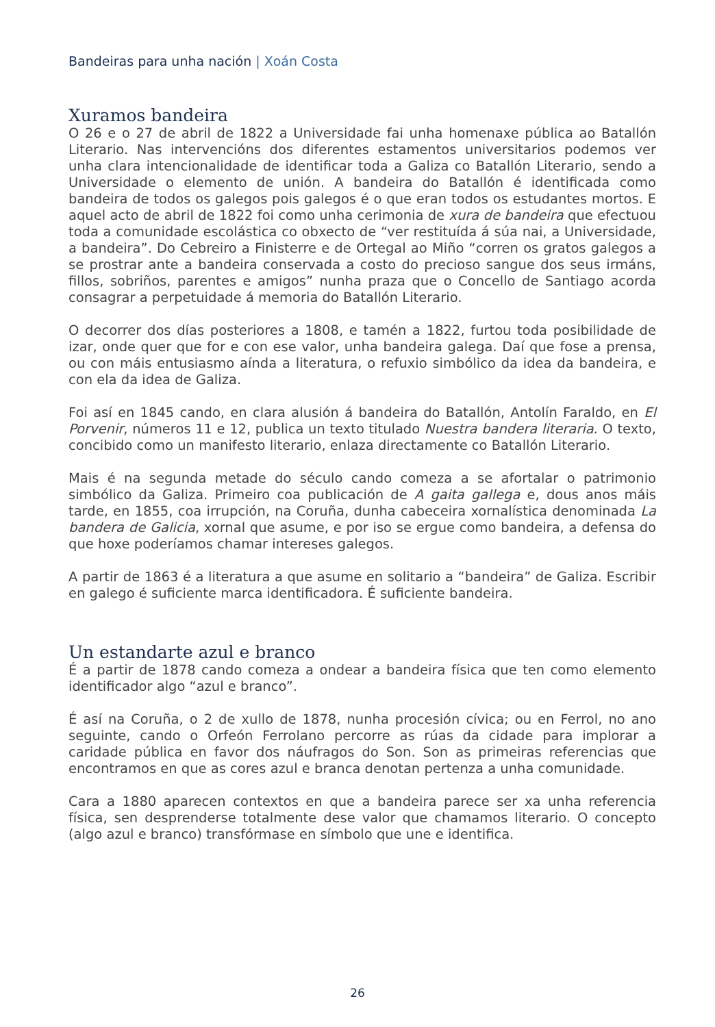Bandeiras para unha nación | Xoán Costa
Xuramos bandeira
O 26 e o 27 de abril de 1822 a Universidade fai unha homenaxe pública ao Batallón Literario. Nas intervencións dos diferentes estamentos universitarios podemos ver unha clara intencionalidade de identificar toda a Galiza co Batallón Literario, sendo a Universidade o elemento de unión. A bandeira do Batallón é identificada como bandeira de todos os galegos pois galegos é o que eran todos os estudantes mortos. E aquel acto de abril de 1822 foi como unha cerimonia de xura de bandeira que efectuou toda a comunidade escolástica co obxecto de “ver restituída á súa nai, a Universidade, a bandeira”. Do Cebreiro a Finisterre e de Ortegal ao Miño “corren os gratos galegos a se prostrar ante a bandeira conservada a costo do precioso sangue dos seus irmáns, fillos, sobriños, parentes e amigos” nunha praza que o Concello de Santiago acorda consagrar a perpetuidade á memoria do Batallón Literario.
O decorrer dos días posteriores a 1808, e tamén a 1822, furtou toda posibilidade de izar, onde quer que for e con ese valor, unha bandeira galega. Daí que fose a prensa, ou con máis entusiasmo aínda a literatura, o refuxio simbólico da idea da bandeira, e con ela da idea de Galiza.
Foi así en 1845 cando, en clara alusión á bandeira do Batallón, Antolín Faraldo, en El Porvenir, números 11 e 12, publica un texto titulado Nuestra bandera literaria. O texto, concibido como un manifesto literario, enlaza directamente co Batallón Literario.
Mais é na segunda metade do século cando comeza a se afortalar o patrimonio simbólico da Galiza. Primeiro coa publicación de A gaita gallega e, dous anos máis tarde, en 1855, coa irrupción, na Coruña, dunha cabeceira xornalística denominada La bandera de Galicia, xornal que asume, e por iso se ergue como bandeira, a defensa do que hoxe poderíamos chamar intereses galegos.
A partir de 1863 é a literatura a que asume en solitario a “bandeira” de Galiza. Escribir en galego é suficiente marca identificadora. É suficiente bandeira.
Un estandarte azul e branco
É a partir de 1878 cando comeza a ondear a bandeira física que ten como elemento identificador algo “azul e branco”.
É así na Coruña, o 2 de xullo de 1878, nunha procesión cívica; ou en Ferrol, no ano seguinte, cando o Orfeón Ferrolano percorre as rúas da cidade para implorar a caridade pública en favor dos náufragos do Son. Son as primeiras referencias que encontramos en que as cores azul e branca denotan pertenza a unha comunidade.
Cara a 1880 aparecen contextos en que a bandeira parece ser xa unha referencia física, sen desprenderse totalmente dese valor que chamamos literario. O concepto (algo azul e branco) transfórmase en símbolo que une e identifica.
26